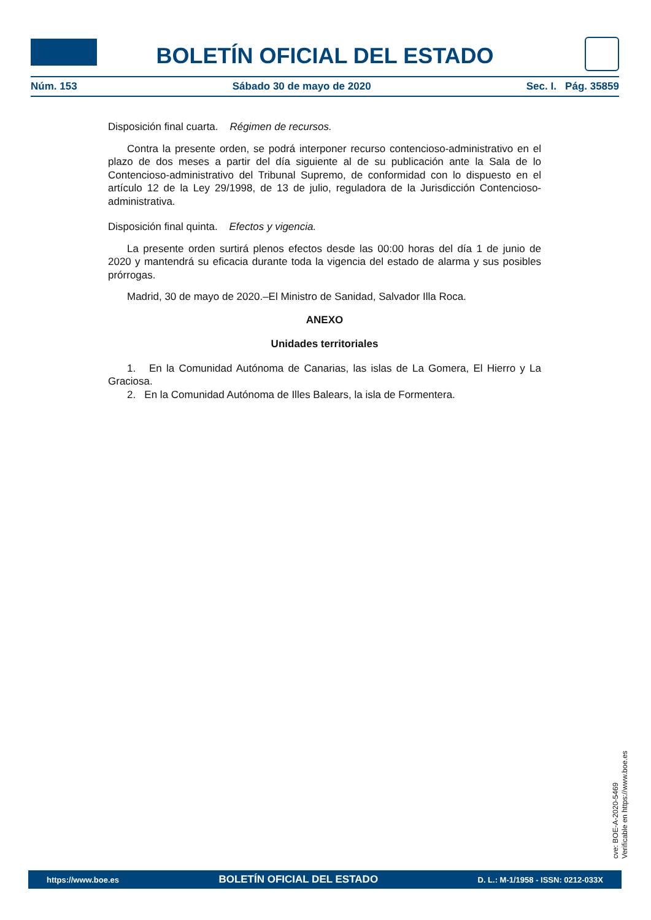BOLETÍN OFICIAL DEL ESTADO
Núm. 153 Sábado 30 de mayo de 2020 Sec. I. Pág. 35859
Disposición final cuarta. Régimen de recursos.
Contra la presente orden, se podrá interponer recurso contencioso-administrativo en el plazo de dos meses a partir del día siguiente al de su publicación ante la Sala de lo Contencioso-administrativo del Tribunal Supremo, de conformidad con lo dispuesto en el artículo 12 de la Ley 29/1998, de 13 de julio, reguladora de la Jurisdicción Contencioso-administrativa.
Disposición final quinta. Efectos y vigencia.
La presente orden surtirá plenos efectos desde las 00:00 horas del día 1 de junio de 2020 y mantendrá su eficacia durante toda la vigencia del estado de alarma y sus posibles prórrogas.
Madrid, 30 de mayo de 2020.–El Ministro de Sanidad, Salvador Illa Roca.
ANEXO
Unidades territoriales
1. En la Comunidad Autónoma de Canarias, las islas de La Gomera, El Hierro y La Graciosa.
2. En la Comunidad Autónoma de Illes Balears, la isla de Formentera.
cve: BOE-A-2020-5469
Verificable en https://www.boe.es
https://www.boe.es BOLETÍN OFICIAL DEL ESTADO D. L.: M-1/1958 - ISSN: 0212-033X